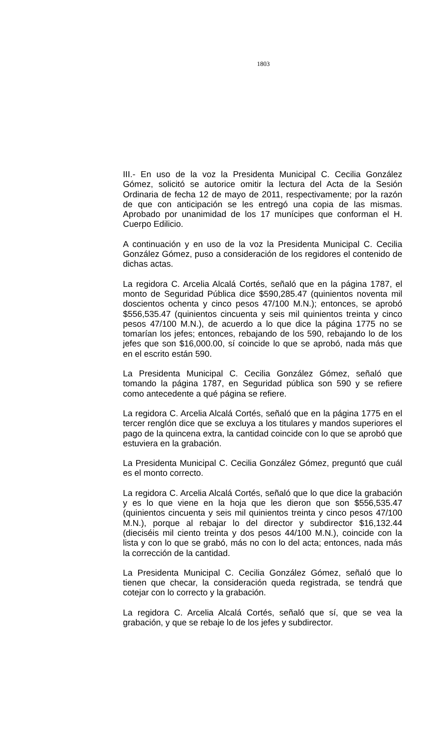1803
III.- En uso de la voz la Presidenta Municipal C. Cecilia González Gómez, solicitó se autorice omitir la lectura del Acta de la Sesión Ordinaria de fecha 12 de mayo de 2011, respectivamente; por la razón de que con anticipación se les entregó una copia de las mismas. Aprobado por unanimidad de los 17 munícipes que conforman el H. Cuerpo Edilicio.
A continuación y en uso de la voz la Presidenta Municipal C. Cecilia González Gómez, puso a consideración de los regidores el contenido de dichas actas.
La regidora C. Arcelia Alcalá Cortés, señaló que en la página 1787, el monto de Seguridad Pública dice $590,285.47 (quinientos noventa mil doscientos ochenta y cinco pesos 47/100 M.N.); entonces, se aprobó $556,535.47 (quinientos cincuenta y seis mil quinientos treinta y cinco pesos 47/100 M.N.), de acuerdo a lo que dice la página 1775 no se tomarían los jefes; entonces, rebajando de los 590, rebajando lo de los jefes que son $16,000.00, sí coincide lo que se aprobó, nada más que en el escrito están 590.
La Presidenta Municipal C. Cecilia González Gómez, señaló que tomando la página 1787, en Seguridad pública son 590 y se refiere como antecedente a qué página se refiere.
La regidora C. Arcelia Alcalá Cortés, señaló que en la página 1775 en el tercer renglón dice que se excluya a los titulares y mandos superiores el pago de la quincena extra, la cantidad coincide con lo que se aprobó que estuviera en la grabación.
La Presidenta Municipal C. Cecilia González Gómez, preguntó que cuál es el monto correcto.
La regidora C. Arcelia Alcalá Cortés, señaló que lo que dice la grabación y es lo que viene en la hoja que les dieron que son $556,535.47 (quinientos cincuenta y seis mil quinientos treinta y cinco pesos 47/100 M.N.), porque al rebajar lo del director y subdirector $16,132.44 (dieciséis mil ciento treinta y dos pesos 44/100 M.N.), coincide con la lista y con lo que se grabó, más no con lo del acta; entonces, nada más la corrección de la cantidad.
La Presidenta Municipal C. Cecilia González Gómez, señaló que lo tienen que checar, la consideración queda registrada, se tendrá que cotejar con lo correcto y la grabación.
La regidora C. Arcelia Alcalá Cortés, señaló que sí, que se vea la grabación, y que se rebaje lo de los jefes y subdirector.